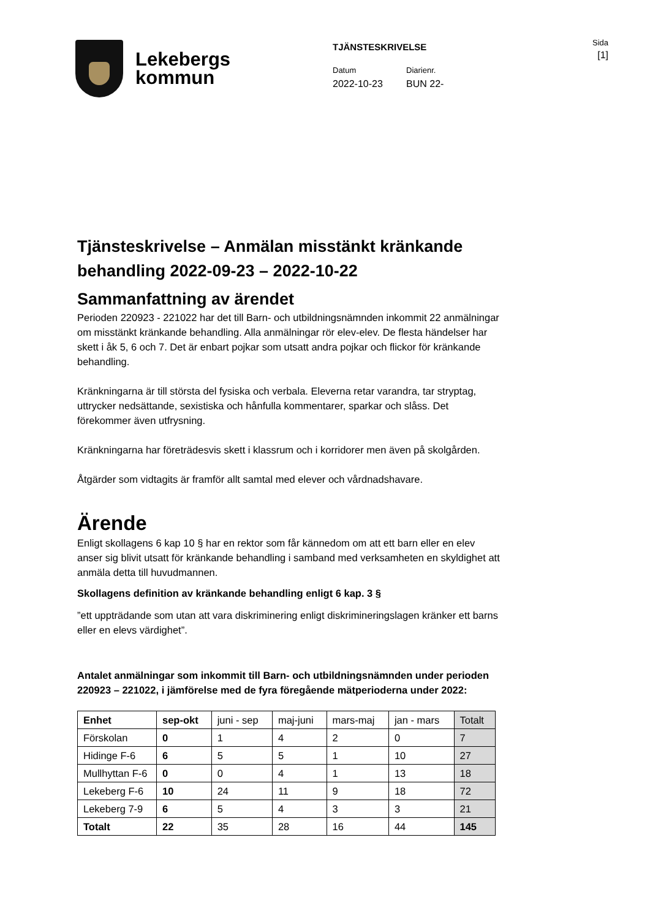Lekebergs
kommun
TJÄNSTESKRIVELSE
Datum
2022-10-23
Diarienr.
BUN 22-
Sida
[1]
Tjänsteskrivelse – Anmälan misstänkt kränkande behandling 2022-09-23 – 2022-10-22
Sammanfattning av ärendet
Perioden 220923 - 221022 har det till Barn- och utbildningsnämnden inkommit 22 anmälningar om misstänkt kränkande behandling. Alla anmälningar rör elev-elev. De flesta händelser har skett i åk 5, 6 och 7. Det är enbart pojkar som utsatt andra pojkar och flickor för kränkande behandling.
Kränkningarna är till största del fysiska och verbala. Eleverna retar varandra, tar stryptag, uttrycker nedsättande, sexistiska och hånfulla kommentarer, sparkar och slåss. Det förekommer även utfrysning.
Kränkningarna har företrädesvis skett i klassrum och i korridorer men även på skolgården.
Åtgärder som vidtagits är framför allt samtal med elever och vårdnadshavare.
Ärende
Enligt skollagens 6 kap 10 § har en rektor som får kännedom om att ett barn eller en elev anser sig blivit utsatt för kränkande behandling i samband med verksamheten en skyldighet att anmäla detta till huvudmannen.
Skollagens definition av kränkande behandling enligt 6 kap. 3 §
”ett uppträdande som utan att vara diskriminering enligt diskrimineringslagen kränker ett barns eller en elevs värdighet”.
Antalet anmälningar som inkommit till Barn- och utbildningsnämnden under perioden 220923 – 221022, i jämförelse med de fyra föregående mätperioderna under 2022:
| Enhet | sep-okt | juni - sep | maj-juni | mars-maj | jan - mars | Totalt |
| Förskolan | 0 | 1 | 4 | 2 | 0 | 7 |
| Hidinge F-6 | 6 | 5 | 5 | 1 | 10 | 27 |
| Mullhyttan F-6 | 0 | 0 | 4 | 1 | 13 | 18 |
| Lekeberg F-6 | 10 | 24 | 11 | 9 | 18 | 72 |
| Lekeberg 7-9 | 6 | 5 | 4 | 3 | 3 | 21 |
| Totalt | 22 | 35 | 28 | 16 | 44 | 145 |